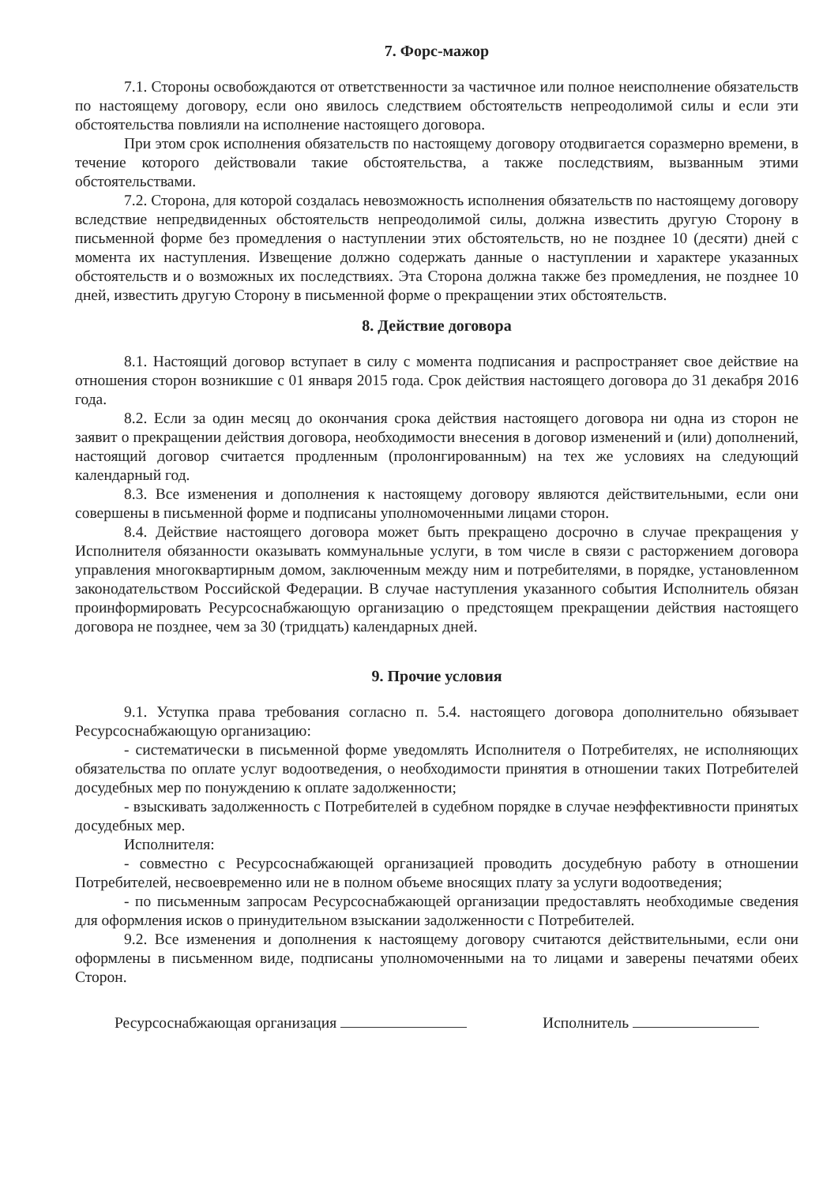7. Форс-мажор
7.1. Стороны освобождаются от ответственности за частичное или полное неисполнение обязательств по настоящему договору, если оно явилось следствием обстоятельств непреодолимой силы и если эти обстоятельства повлияли на исполнение настоящего договора.
При этом срок исполнения обязательств по настоящему договору отодвигается соразмерно времени, в течение которого действовали такие обстоятельства, а также последствиям, вызванным этими обстоятельствами.
7.2. Сторона, для которой создалась невозможность исполнения обязательств по настоящему договору вследствие непредвиденных обстоятельств непреодолимой силы, должна известить другую Сторону в письменной форме без промедления о наступлении этих обстоятельств, но не позднее 10 (десяти) дней с момента их наступления. Извещение должно содержать данные о наступлении и характере указанных обстоятельств и о возможных их последствиях. Эта Сторона должна также без промедления, не позднее 10 дней, известить другую Сторону в письменной форме о прекращении этих обстоятельств.
8. Действие договора
8.1. Настоящий договор вступает в силу с момента подписания и распространяет свое действие на отношения сторон возникшие с 01 января 2015 года. Срок действия настоящего договора до 31 декабря 2016 года.
8.2. Если за один месяц до окончания срока действия настоящего договора ни одна из сторон не заявит о прекращении действия договора, необходимости внесения в договор изменений и (или) дополнений, настоящий договор считается продленным (пролонгированным) на тех же условиях на следующий календарный год.
8.3. Все изменения и дополнения к настоящему договору являются действительными, если они совершены в письменной форме и подписаны уполномоченными лицами сторон.
8.4. Действие настоящего договора может быть прекращено досрочно в случае прекращения у Исполнителя обязанности оказывать коммунальные услуги, в том числе в связи с расторжением договора управления многоквартирным домом, заключенным между ним и потребителями, в порядке, установленном законодательством Российской Федерации. В случае наступления указанного события Исполнитель обязан проинформировать Ресурсоснабжающую организацию о предстоящем прекращении действия настоящего договора не позднее, чем за 30 (тридцать) календарных дней.
9. Прочие условия
9.1. Уступка права требования согласно п. 5.4. настоящего договора дополнительно обязывает Ресурсоснабжающую организацию:
- систематически в письменной форме уведомлять Исполнителя о Потребителях, не исполняющих обязательства по оплате услуг водоотведения, о необходимости принятия в отношении таких Потребителей досудебных мер по понуждению к оплате задолженности;
- взыскивать задолженность с Потребителей в судебном порядке в случае неэффективности принятых досудебных мер.
Исполнителя:
- совместно с Ресурсоснабжающей организацией проводить досудебную работу в отношении Потребителей, несвоевременно или не в полном объеме вносящих плату за услуги водоотведения;
- по письменным запросам Ресурсоснабжающей организации предоставлять необходимые сведения для оформления исков о принудительном взыскании задолженности с Потребителей.
9.2. Все изменения и дополнения к настоящему договору считаются действительными, если они оформлены в письменном виде, подписаны уполномоченными на то лицами и заверены печатями обеих Сторон.
Ресурсоснабжающая организация Исполнитель